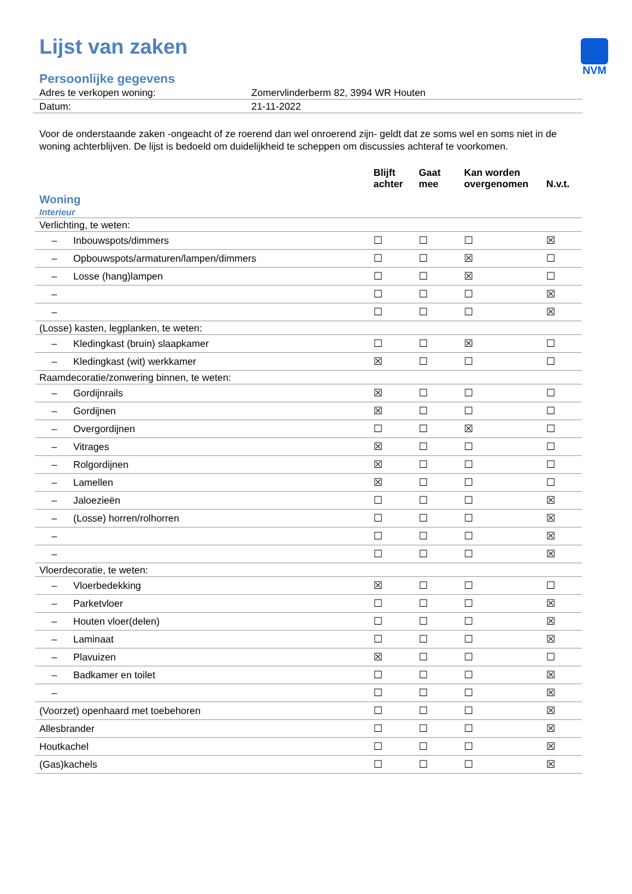NVM
Lijst van zaken
Persoonlijke gegevens
| Adres te verkopen woning: | Zomervlinderberm 82, 3994 WR Houten |
| Datum: | 21-11-2022 |
Voor de onderstaande zaken -ongeacht of ze roerend dan wel onroerend zijn- geldt dat ze soms wel en soms niet in de woning achterblijven. De lijst is bedoeld om duidelijkheid te scheppen om discussies achteraf te voorkomen.
| | | Blijft achter | Gaat mee | Kan worden overgenomen | N.v.t. |
| --- | --- | --- | --- | --- | --- |
| Woning Interieur | | | | | |
| Verlichting, te weten: | | | | | |
| – | Inbouwspots/dimmers | ☐ | ☐ | ☐ | ☒ |
| – | Opbouwspots/armaturen/lampen/dimmers | ☐ | ☐ | ☒ | ☐ |
| – | Losse (hang)lampen | ☐ | ☐ | ☒ | ☐ |
| – | | ☐ | ☐ | ☐ | ☒ |
| – | | ☐ | ☐ | ☐ | ☒ |
| (Losse) kasten, legplanken, te weten: | | | | | |
| – | Kledingkast (bruin) slaapkamer | ☐ | ☐ | ☒ | ☐ |
| – | Kledingkast (wit) werkkamer | ☒ | ☐ | ☐ | ☐ |
| Raamdecoratie/zonwering binnen, te weten: | | | | | |
| – | Gordijnrails | ☒ | ☐ | ☐ | ☐ |
| – | Gordijnen | ☒ | ☐ | ☐ | ☐ |
| – | Overgordijnen | ☐ | ☐ | ☒ | ☐ |
| – | Vitrages | ☒ | ☐ | ☐ | ☐ |
| – | Rolgordijnen | ☒ | ☐ | ☐ | ☐ |
| – | Lamellen | ☒ | ☐ | ☐ | ☐ |
| – | Jaloezieën | ☐ | ☐ | ☐ | ☒ |
| – | (Losse) horren/rolhorren | ☐ | ☐ | ☐ | ☒ |
| – | | ☐ | ☐ | ☐ | ☒ |
| – | | ☐ | ☐ | ☐ | ☒ |
| Vloerdecoratie, te weten: | | | | | |
| – | Vloerbedekking | ☒ | ☐ | ☐ | ☐ |
| – | Parketvloer | ☐ | ☐ | ☐ | ☒ |
| – | Houten vloer(delen) | ☐ | ☐ | ☐ | ☒ |
| – | Laminaat | ☐ | ☐ | ☐ | ☒ |
| – | Plavuizen | ☒ | ☐ | ☐ | ☐ |
| – | Badkamer en toilet | ☐ | ☐ | ☐ | ☒ |
| – | | ☐ | ☐ | ☐ | ☒ |
| (Voorzet) openhaard met toebehoren | | ☐ | ☐ | ☐ | ☒ |
| Allesbrander | | ☐ | ☐ | ☐ | ☒ |
| Houtkachel | | ☐ | ☐ | ☐ | ☒ |
| (Gas)kachels | | ☐ | ☐ | ☐ | ☒ |